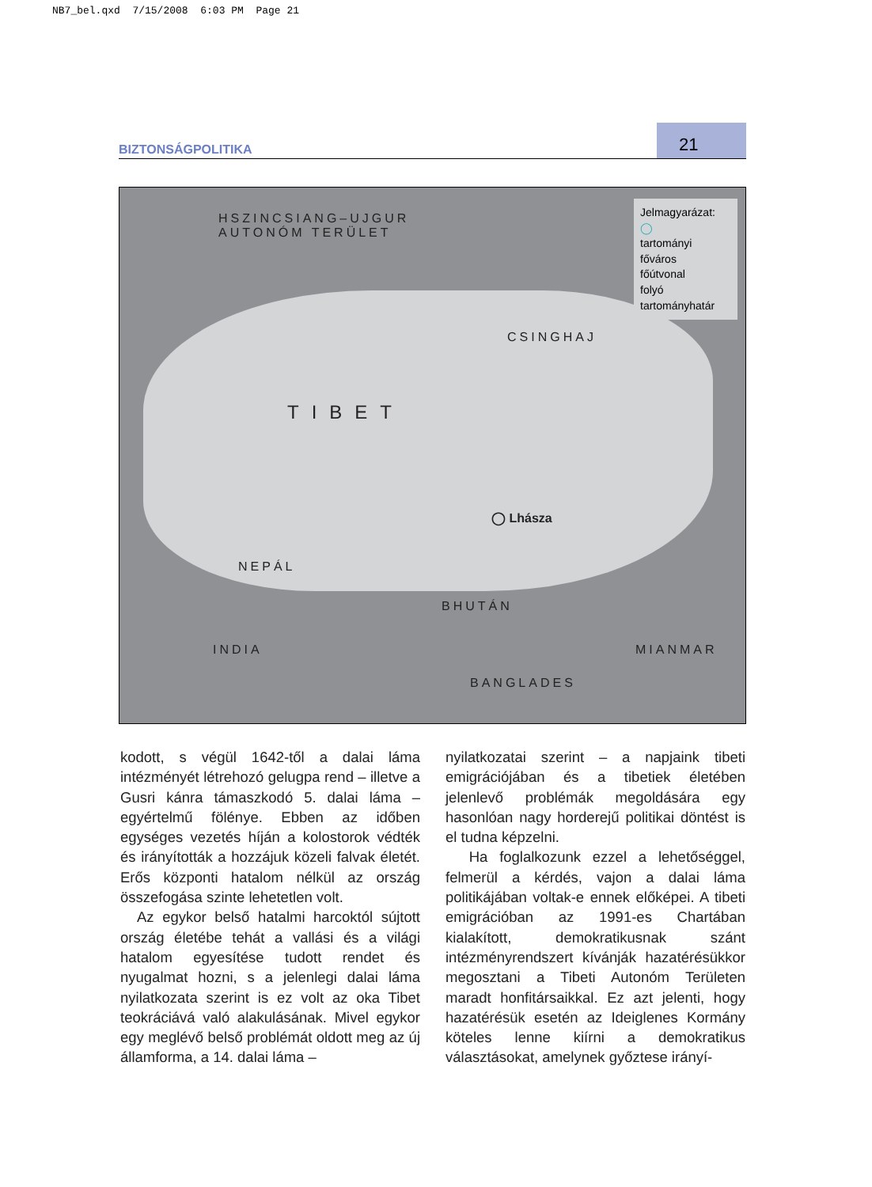NB7_bel.qxd 7/15/2008 6:03 PM Page 21
BIZTONSÁGPOLITIKA 21
HSZINCSIANG–UJGUR
AUTONÓM TERÜLET
CSINGHAJ
TIBET
◯ Lhásza
NEPÁL
BHUTÁN
INDIA MIANMAR
BANGLADES
Jelmagyarázat:
◯
tartományi főváros
főútvonal
folyó
tartományhatár
kodott, s végül 1642-től a dalai láma intézményét létrehozó gelugpa rend – illetve a Gusri kánra támaszkodó 5. dalai láma – egyértelmű fölénye. Ebben az időben egységes vezetés híján a kolostorok védték és irányították a hozzájuk közeli falvak életét. Erős központi hatalom nélkül az ország összefogása szinte lehetetlen volt.
Az egykor belső hatalmi harcoktól sújtott ország életébe tehát a vallási és a világi hatalom egyesítése tudott rendet és nyugalmat hozni, s a jelenlegi dalai láma nyilatkozata szerint is ez volt az oka Tibet teokráciává való alakulásának. Mivel egykor egy meglévő belső problémát oldott meg az új államforma, a 14. dalai láma –
nyilatkozatai szerint – a napjaink tibeti emigrációjában és a tibetiek életében jelenlevő problémák megoldására egy hasonlóan nagy horderejű politikai döntést is el tudna képzelni.
Ha foglalkozunk ezzel a lehetőséggel, felmerül a kérdés, vajon a dalai láma politikájában voltak-e ennek előképei. A tibeti emigrációban az 1991-es Chartában kialakított, demokratikusnak szánt intézményrendszert kívánják hazatérésükkor megosztani a Tibeti Autonóm Területen maradt honfitársaikkal. Ez azt jelenti, hogy hazatérésük esetén az Ideiglenes Kormány köteles lenne kiírni a demokratikus választásokat, amelynek győztese irányí-